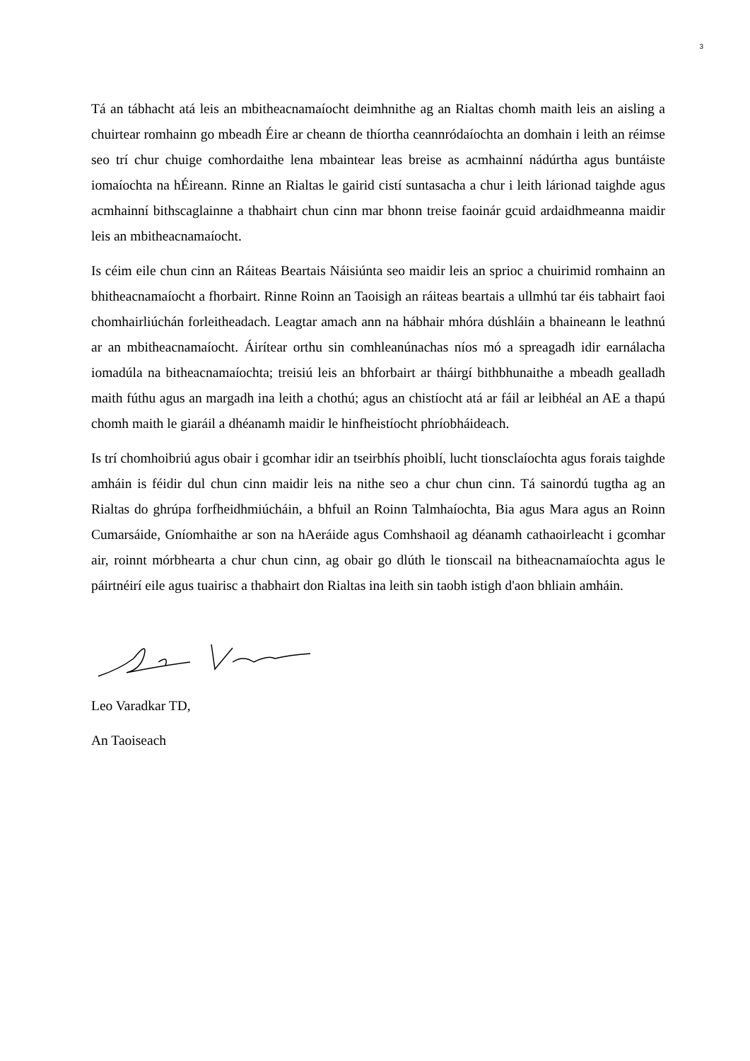3
Tá an tábhacht atá leis an mbitheacnamaíocht deimhnithe ag an Rialtas chomh maith leis an aisling a chuirtear romhainn go mbeadh Éire ar cheann de thíortha ceannródaíochta an domhain i leith an réimse seo trí chur chuige comhordaithe lena mbaintear leas breise as acmhainní nádúrtha agus buntáiste iomaíochta na hÉireann. Rinne an Rialtas le gairid cistí suntasacha a chur i leith lárionad taighde agus acmhainní bithscaglainne a thabhairt chun cinn mar bhonn treise faoinár gcuid ardaidhmeanna maidir leis an mbitheacnamaíocht.
Is céim eile chun cinn an Ráiteas Beartais Náisiúnta seo maidir leis an sprioc a chuirimid romhainn an bhitheacnamaíocht a fhorbairt. Rinne Roinn an Taoisigh an ráiteas beartais a ullmhú tar éis tabhairt faoi chomhairliúchán forleitheadach. Leagtar amach ann na hábhair mhóra dúshláin a bhaineann le leathnú ar an mbitheacnamaíocht. Áirítear orthu sin comhleanúnachas níos mó a spreagadh idir earnálacha iomadúla na bitheacnamaíochta; treisiú leis an bhforbairt ar tháirgí bithbhunaithe a mbeadh gealladh maith fúthu agus an margadh ina leith a chothú; agus an chistíocht atá ar fáil ar leibhéal an AE a thapú chomh maith le giaráil a dhéanamh maidir le hinfheistíocht phríobháideach.
Is trí chomhoibriú agus obair i gcomhar idir an tseirbhís phoiblí, lucht tionsclaíochta agus forais taighde amháin is féidir dul chun cinn maidir leis na nithe seo a chur chun cinn. Tá sainordú tugtha ag an Rialtas do ghrúpa forfheidhmiúcháin, a bhfuil an Roinn Talmhaíochta, Bia agus Mara agus an Roinn Cumarsáide, Gníomhaithe ar son na hAeráide agus Comhshaoil ag déanamh cathaoirleacht i gcomhar air, roinnt mórbhearta a chur chun cinn, ag obair go dlúth le tionscail na bitheacnamaíochta agus le páirtnéirí eile agus tuairisc a thabhairt don Rialtas ina leith sin taobh istigh d'aon bhliain amháin.
Leo Varadkar TD,
An Taoiseach